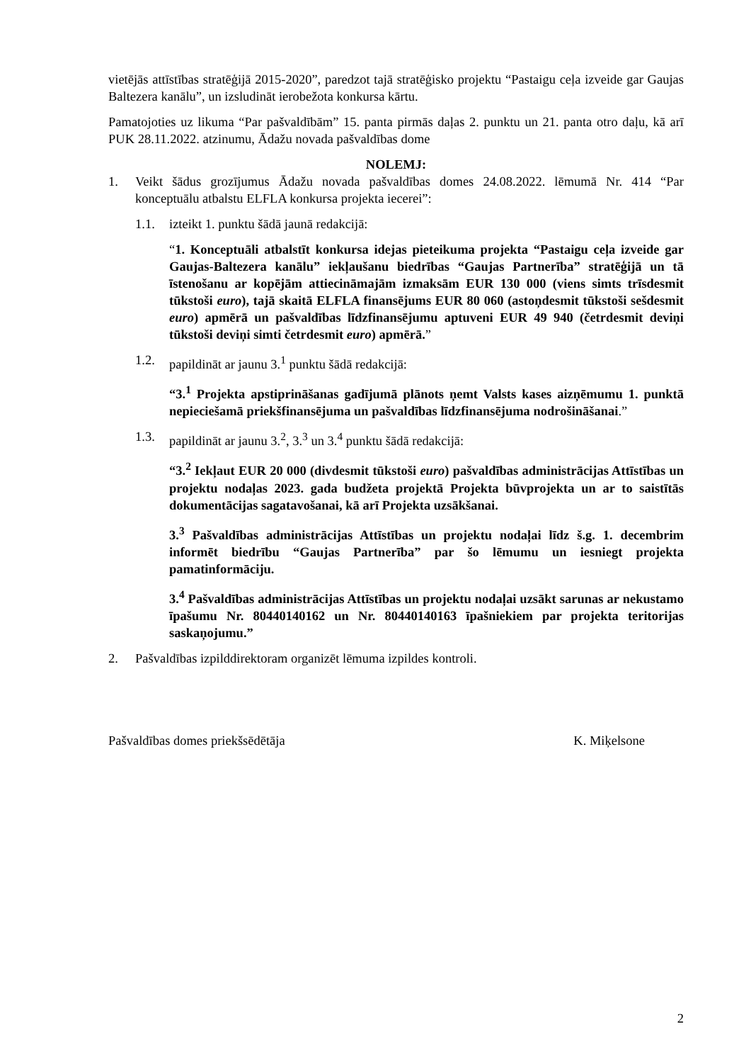vietējās attīstības stratēģijā 2015-2020”, paredzot tajā stratēģisko projektu “Pastaigu ceļa izveide gar Gaujas Baltezera kanālu”, un izsludināt ierobežota konkursa kārtu.
Pamatojoties uz likuma “Par pašvaldībām” 15. panta pirmās daļas 2. punktu un 21. panta otro daļu, kā arī PUK 28.11.2022. atzinumu, Ādažu novada pašvaldības dome
NOLEMJ:
1. Veikt šādus grozījumus Ādažu novada pašvaldības domes 24.08.2022. lēmumā Nr. 414 “Par konceptuālu atbalstu ELFLA konkursa projekta iecerei”:
1.1. izteikt 1. punktu šādā jaunā redakcijā:
“1. Konceptuāli atbalstīt konkursa idejas pieteikuma projekta “Pastaigu ceļa izveide gar Gaujas-Baltezera kanālu” iekļaušanu biedrības “Gaujas Partnerība” stratēģijā un tā īstenošanu ar kopējām attiecināmajām izmaksām EUR 130 000 (viens simts trīsdesmit tūkstoši euro), tajā skaitā ELFLA finansējums EUR 80 060 (astoņdesmit tūkstoši sešdesmit euro) apmērā un pašvaldības līdzfinansējumu aptuveni EUR 49 940 (četrdesmit deviņi tūkstoši deviņi simti četrdesmit euro) apmērā.”
1.2. papildināt ar jaunu 3.<sup>1</sup> punktu šādā redakcijā:
“3.<sup>1</sup> Projekta apstiprināšanas gadījumā plānots ņemt Valsts kases aizņēmumu 1. punktā nepieciešamā priekšfinansējuma un pašvaldības līdzfinansējuma nodrošināšanai.”
1.3. papildināt ar jaunu 3.<sup>2</sup>, 3.<sup>3</sup> un 3.<sup>4</sup> punktu šādā redakcijā:
“3.<sup>2</sup> Iekļaut EUR 20 000 (divdesmit tūkstoši euro) pašvaldības administrācijas Attīstības un projektu nodaļas 2023. gada budžeta projektā Projekta būvprojekta un ar to saistītās dokumentācijas sagatavošanai, kā arī Projekta uzsākšanai.
3.<sup>3</sup> Pašvaldības administrācijas Attīstības un projektu nodaļai līdz š.g. 1. decembrim informēt biedrību “Gaujas Partnerība” par šo lēmumu un iesniegt projekta pamatinformāciju.
3.<sup>4</sup> Pašvaldības administrācijas Attīstības un projektu nodaļai uzsākt sarunas ar nekustamo īpašumu Nr. 80440140162 un Nr. 80440140163 īpašniekiem par projekta teritorijas saskaņojumu.”
2. Pašvaldības izpilddirektoram organizēt lēmuma izpildes kontroli.
Pašvaldības domes priekšsēdētāja K. Miķelsone
2